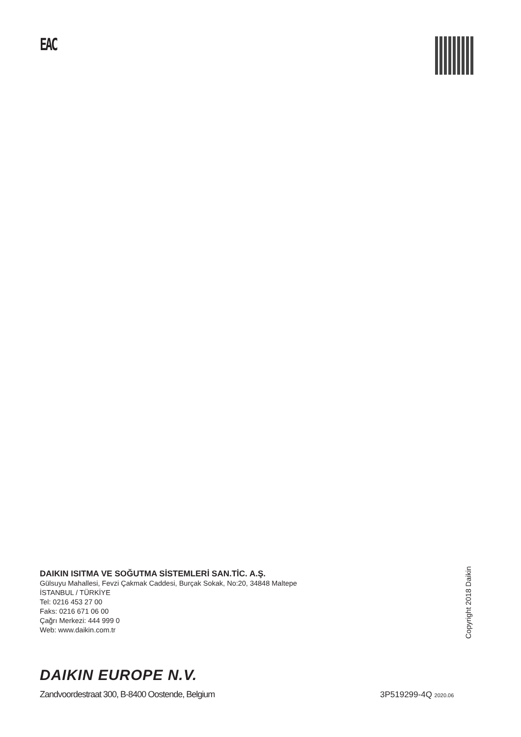EAC
DAIKIN ISITMA VE SOĞUTMA SİSTEMLERİ SAN.TİC. A.Ş.
Gülsuyu Mahallesi, Fevzi Çakmak Caddesi, Burçak Sokak, No:20, 34848 Maltepe
İSTANBUL / TÜRKİYE
Tel: 0216 453 27 00
Faks: 0216 671 06 00
Çağrı Merkezi: 444 999 0
Web: www.daikin.com.tr
Copyright 2018 Daikin
DAIKIN EUROPE N.V.
Zandvoordestraat 300, B-8400 Oostende, Belgium
3P519299-4Q 2020.06